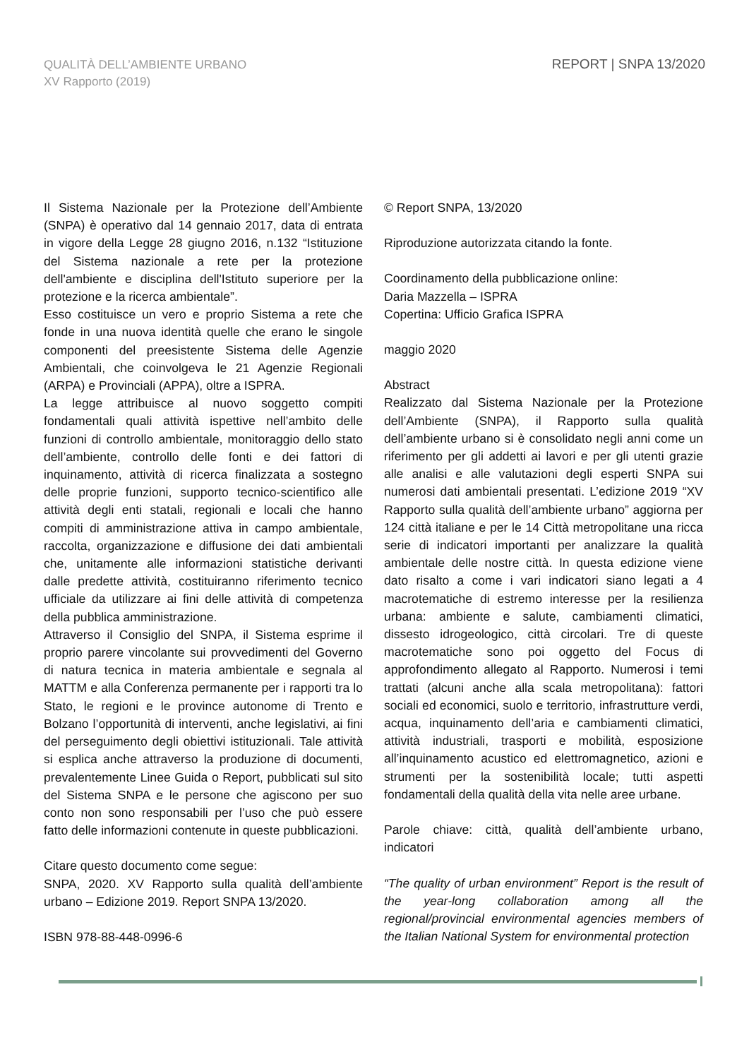QUALITÀ DELL’AMBIENTE URBANO
XV Rapporto (2019)
REPORT | SNPA 13/2020
Il Sistema Nazionale per la Protezione dell’Ambiente (SNPA) è operativo dal 14 gennaio 2017, data di entrata in vigore della Legge 28 giugno 2016, n.132 “Istituzione del Sistema nazionale a rete per la protezione dell'ambiente e disciplina dell'Istituto superiore per la protezione e la ricerca ambientale”.
Esso costituisce un vero e proprio Sistema a rete che fonde in una nuova identità quelle che erano le singole componenti del preesistente Sistema delle Agenzie Ambientali, che coinvolgeva le 21 Agenzie Regionali (ARPA) e Provinciali (APPA), oltre a ISPRA.
La legge attribuisce al nuovo soggetto compiti fondamentali quali attività ispettive nell’ambito delle funzioni di controllo ambientale, monitoraggio dello stato dell’ambiente, controllo delle fonti e dei fattori di inquinamento, attività di ricerca finalizzata a sostegno delle proprie funzioni, supporto tecnico-scientifico alle attività degli enti statali, regionali e locali che hanno compiti di amministrazione attiva in campo ambientale, raccolta, organizzazione e diffusione dei dati ambientali che, unitamente alle informazioni statistiche derivanti dalle predette attività, costituiranno riferimento tecnico ufficiale da utilizzare ai fini delle attività di competenza della pubblica amministrazione.
Attraverso il Consiglio del SNPA, il Sistema esprime il proprio parere vincolante sui provvedimenti del Governo di natura tecnica in materia ambientale e segnala al MATTM e alla Conferenza permanente per i rapporti tra lo Stato, le regioni e le province autonome di Trento e Bolzano l’opportunità di interventi, anche legislativi, ai fini del perseguimento degli obiettivi istituzionali. Tale attività si esplica anche attraverso la produzione di documenti, prevalentemente Linee Guida o Report, pubblicati sul sito del Sistema SNPA e le persone che agiscono per suo conto non sono responsabili per l’uso che può essere fatto delle informazioni contenute in queste pubblicazioni.
Citare questo documento come segue:
SNPA, 2020. XV Rapporto sulla qualità dell’ambiente urbano – Edizione 2019. Report SNPA 13/2020.
ISBN 978-88-448-0996-6
© Report SNPA, 13/2020
Riproduzione autorizzata citando la fonte.
Coordinamento della pubblicazione online:
Daria Mazzella – ISPRA
Copertina: Ufficio Grafica ISPRA
maggio 2020
Abstract
Realizzato dal Sistema Nazionale per la Protezione dell’Ambiente (SNPA), il Rapporto sulla qualità dell’ambiente urbano si è consolidato negli anni come un riferimento per gli addetti ai lavori e per gli utenti grazie alle analisi e alle valutazioni degli esperti SNPA sui numerosi dati ambientali presentati. L’edizione 2019 “XV Rapporto sulla qualità dell’ambiente urbano” aggiorna per 124 città italiane e per le 14 Città metropolitane una ricca serie di indicatori importanti per analizzare la qualità ambientale delle nostre città. In questa edizione viene dato risalto a come i vari indicatori siano legati a 4 macrotematiche di estremo interesse per la resilienza urbana: ambiente e salute, cambiamenti climatici, dissesto idrogeologico, città circolari. Tre di queste macrotematiche sono poi oggetto del Focus di approfondimento allegato al Rapporto. Numerosi i temi trattati (alcuni anche alla scala metropolitana): fattori sociali ed economici, suolo e territorio, infrastrutture verdi, acqua, inquinamento dell’aria e cambiamenti climatici, attività industriali, trasporti e mobilità, esposizione all’inquinamento acustico ed elettromagnetico, azioni e strumenti per la sostenibilità locale; tutti aspetti fondamentali della qualità della vita nelle aree urbane.
Parole chiave: città, qualità dell’ambiente urbano, indicatori
“The quality of urban environment” Report is the result of the year-long collaboration among all the regional/provincial environmental agencies members of the Italian National System for environmental protection